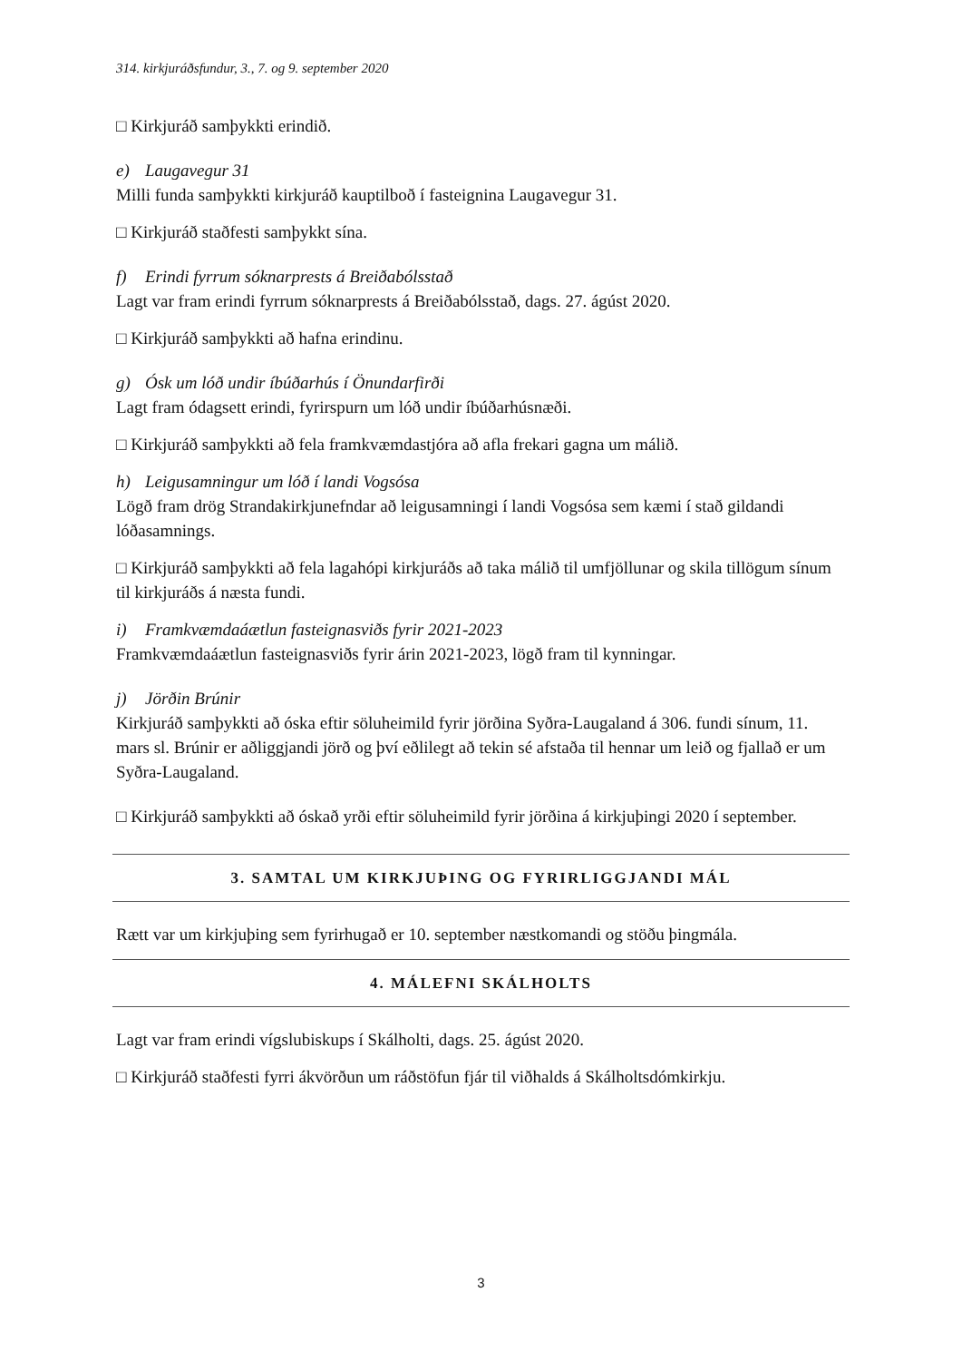314. kirkjuráðsfundur, 3., 7. og 9. september 2020
□ Kirkjuráð samþykkti erindið.
e) Laugavegur 31
Milli funda samþykkti kirkjuráð kauptilboð í fasteignina Laugavegur 31.
□ Kirkjuráð staðfesti samþykkt sína.
f) Erindi fyrrum sóknarprests á Breiðabólsstað
Lagt var fram erindi fyrrum sóknarprests á Breiðabólsstað, dags. 27. ágúst 2020.
□ Kirkjuráð samþykkti að hafna erindinu.
g) Ósk um lóð undir íbúðarhús í Önundarfirði
Lagt fram ódagsett erindi, fyrirspurn um lóð undir íbúðarhúsnæði.
□ Kirkjuráð samþykkti að fela framkvæmdastjóra að afla frekari gagna um málið.
h) Leigusamningur um lóð í landi Vogsósa
Lögð fram drög Strandakirkjunefndar að leigusamningi í landi Vogsósa sem kæmi í stað gildandi lóðasamnings.
□ Kirkjuráð samþykkti að fela lagahópi kirkjuráðs að taka málið til umfjöllunar og skila tillögum sínum til kirkjuráðs á næsta fundi.
i) Framkvæmdaáætlun fasteignasviðs fyrir 2021-2023
Framkvæmdaáætlun fasteignasviðs fyrir árin 2021-2023, lögð fram til kynningar.
j) Jörðin Brúnir
Kirkjuráð samþykkti að óska eftir söluheimild fyrir jörðina Syðra-Laugaland á 306. fundi sínum, 11. mars sl. Brúnir er aðliggjandi jörð og því eðlilegt að tekin sé afstaða til hennar um leið og fjallað er um Syðra-Laugaland.
□ Kirkjuráð samþykkti að óskað yrði eftir söluheimild fyrir jörðina á kirkjuþingi 2020 í september.
3. SAMTAL UM KIRKJUÞING OG FYRIRLIGGJANDI MÁL
Rætt var um kirkjuþing sem fyrirhugað er 10. september næstkomandi og stöðu þingmála.
4. MÁLEFNI SKÁLHOLTS
Lagt var fram erindi vígslubiskups í Skálholti, dags. 25. ágúst 2020.
□ Kirkjuráð staðfesti fyrri ákvörðun um ráðstöfun fjár til viðhalds á Skálholtsdómkirkju.
3